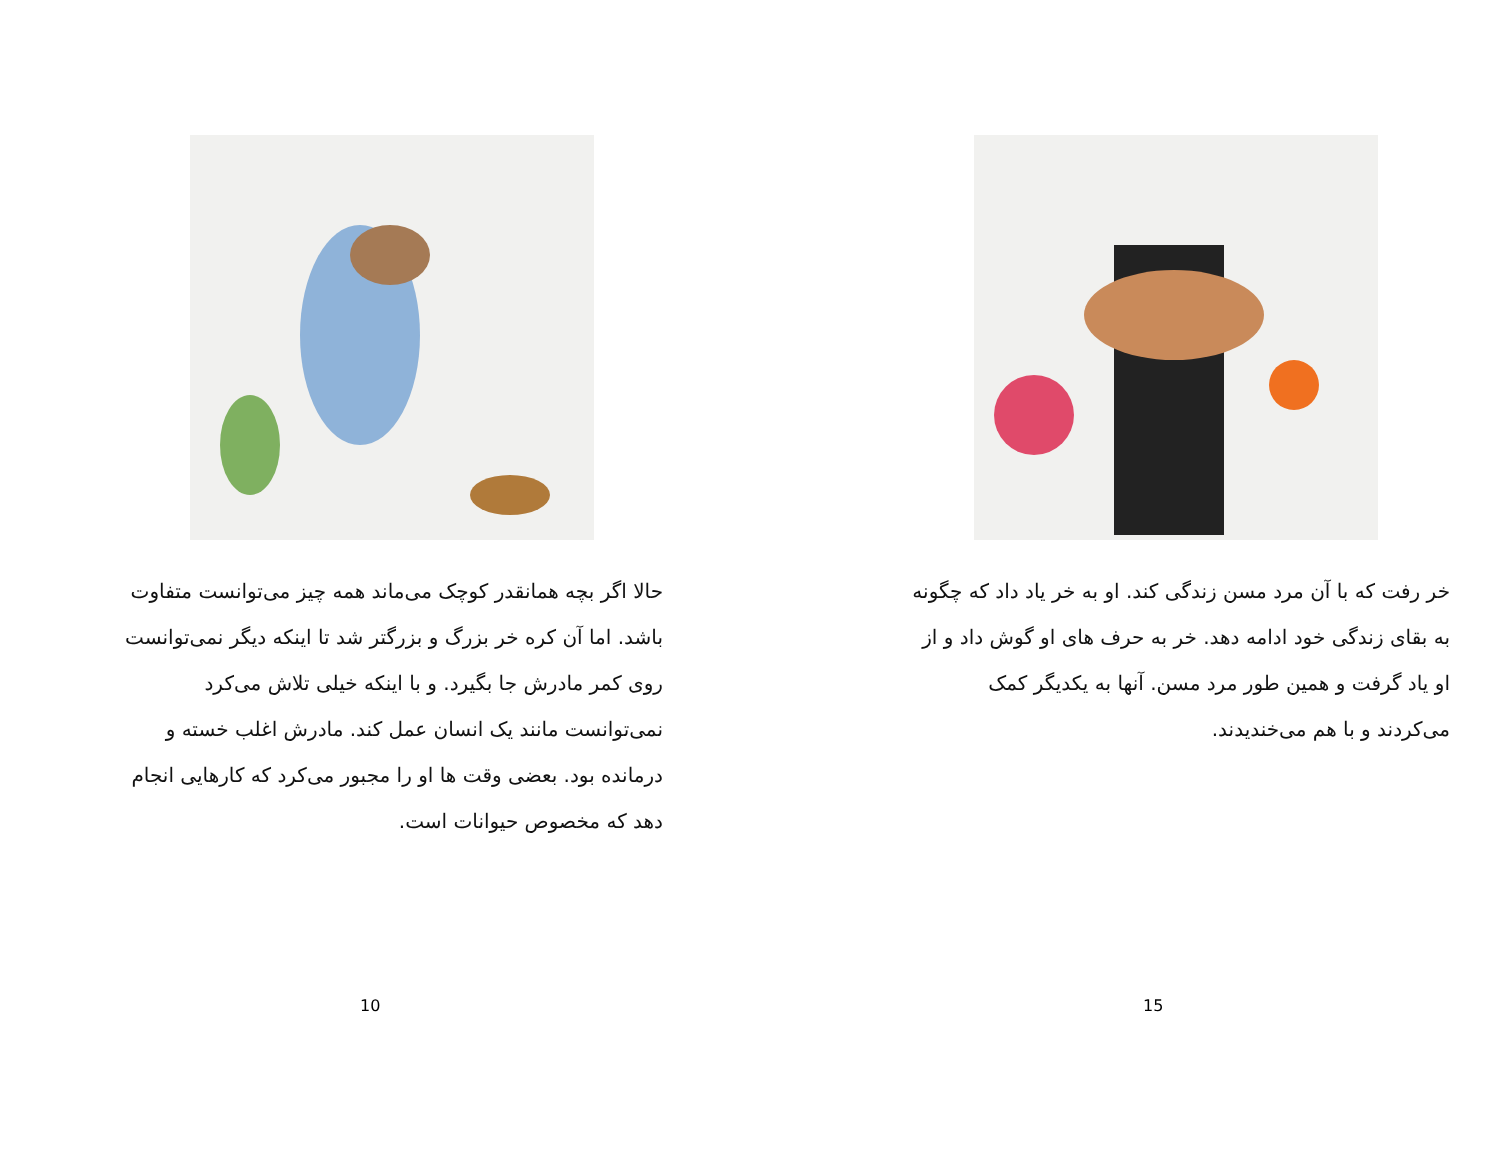حالا اگر بچه همانقدر کوچک می‌ماند همه چیز می‌توانست متفاوت باشد. اما آن کره خر بزرگ و بزرگتر شد تا اینکه دیگر نمی‌توانست روی کمر مادرش جا بگیرد. و با اینکه خیلی تلاش می‌کرد نمی‌توانست مانند یک انسان عمل کند. مادرش اغلب خسته و درمانده بود. بعضی وقت ها او را مجبور می‌کرد که کارهایی انجام دهد که مخصوص حیوانات است.
10
خر رفت که با آن مرد مسن زندگی کند. او به خر یاد داد که چگونه به بقای زندگی خود ادامه دهد. خر به حرف های او گوش داد و از او یاد گرفت و همین طور مرد مسن. آنها به یکدیگر کمک می‌کردند و با هم می‌خندیدند.
15